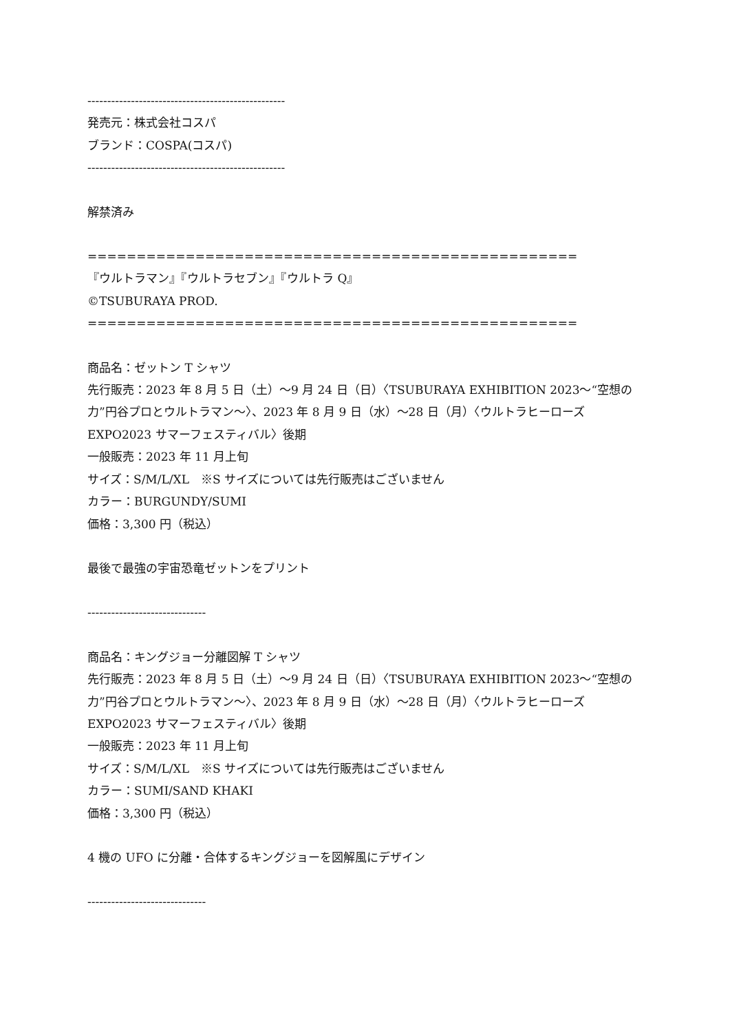--------------------------------------------------
発売元：株式会社コスパ
ブランド：COSPA(コスパ)
--------------------------------------------------
解禁済み
==================================================
『ウルトラマン』『ウルトラセブン』『ウルトラ Q』
©TSUBURAYA PROD.
==================================================
商品名：ゼットン T シャツ
先行販売：2023 年 8 月 5 日（土）〜9 月 24 日（日）〈TSUBURAYA EXHIBITION 2023〜“空想の力”円谷プロとウルトラマン〜〉、2023 年 8 月 9 日（水）〜28 日（月）〈ウルトラヒーローズ EXPO2023 サマーフェスティバル〉後期
一般販売：2023 年 11 月上旬
サイズ：S/M/L/XL　※S サイズについては先行販売はございません
カラー：BURGUNDY/SUMI
価格：3,300 円（税込）
最後で最強の宇宙恐竜ゼットンをプリント
------------------------------
商品名：キングジョー分離図解 T シャツ
先行販売：2023 年 8 月 5 日（土）〜9 月 24 日（日）〈TSUBURAYA EXHIBITION 2023〜“空想の力”円谷プロとウルトラマン〜〉、2023 年 8 月 9 日（水）〜28 日（月）〈ウルトラヒーローズ EXPO2023 サマーフェスティバル〉後期
一般販売：2023 年 11 月上旬
サイズ：S/M/L/XL　※S サイズについては先行販売はございません
カラー：SUMI/SAND KHAKI
価格：3,300 円（税込）
4 機の UFO に分離・合体するキングジョーを図解風にデザイン
------------------------------